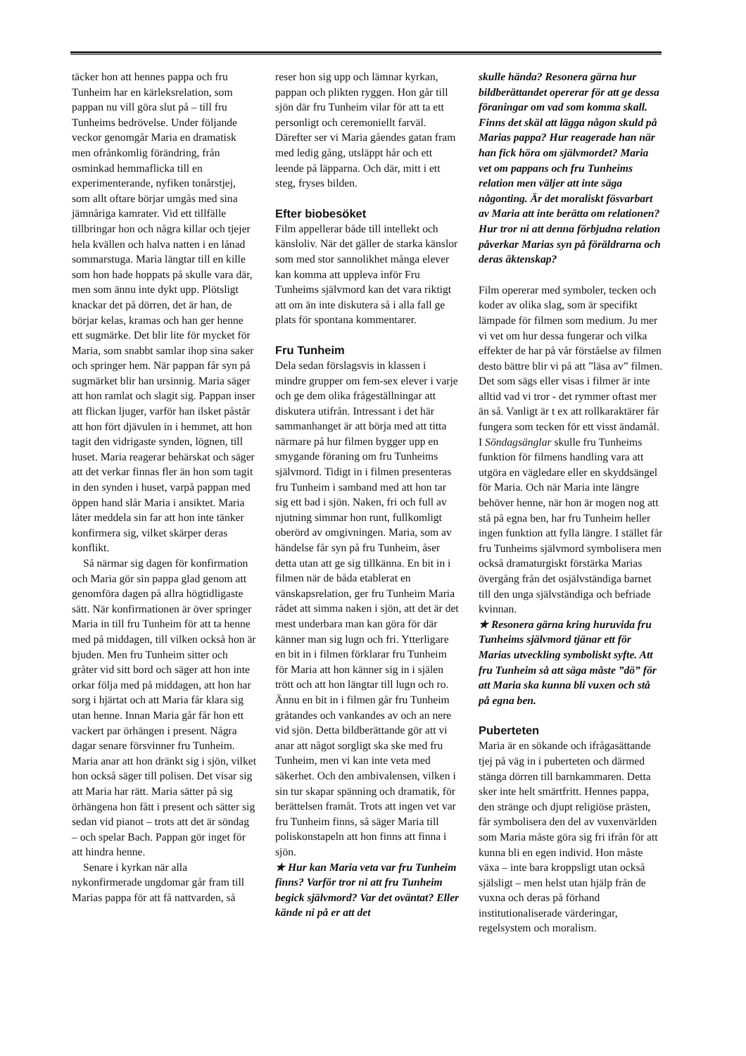täcker hon att hennes pappa och fru Tunheim har en kärleksrelation, som pappan nu vill göra slut på – till fru Tunheims bedrövelse. Under följande veckor genomgår Maria en dramatisk men ofrånkomlig förändring, från osminkad hemmaflicka till en experimenterande, nyfiken tonårstjej, som allt oftare börjar umgås med sina jämnåriga kamrater. Vid ett tillfälle tillbringar hon och några killar och tjejer hela kvällen och halva natten i en lånad sommarstuga. Maria längtar till en kille som hon hade hoppats på skulle vara där, men som ännu inte dykt upp. Plötsligt knackar det på dörren, det är han, de börjar kelas, kramas och han ger henne ett sugmärke. Det blir lite för mycket för Maria, som snabbt samlar ihop sina saker och springer hem. När pappan får syn på sugmärket blir han ursinnig. Maria säger att hon ramlat och slagit sig. Pappan inser att flickan ljuger, varför han ilsket påstår att hon fört djävulen in i hemmet, att hon tagit den vidrigaste synden, lögnen, till huset. Maria reagerar behärskat och säger att det verkar finnas fler än hon som tagit in den synden i huset, varpå pappan med öppen hand slår Maria i ansiktet. Maria låter meddela sin far att hon inte tänker konfirmera sig, vilket skärper deras konflikt.
Så närmar sig dagen för konfirmation och Maria gör sin pappa glad genom att genomföra dagen på allra högtidligaste sätt. När konfirmationen är över springer Maria in till fru Tunheim för att ta henne med på middagen, till vilken också hon är bjuden. Men fru Tunheim sitter och gråter vid sitt bord och säger att hon inte orkar följa med på middagen, att hon har sorg i hjärtat och att Maria får klara sig utan henne. Innan Maria går får hon ett vackert par örhängen i present. Några dagar senare försvinner fru Tunheim. Maria anar att hon dränkt sig i sjön, vilket hon också säger till polisen. Det visar sig att Maria har rätt. Maria sätter på sig örhängena hon fått i present och sätter sig sedan vid pianot – trots att det är söndag – och spelar Bach. Pappan gör inget för att hindra henne.
Senare i kyrkan när alla nykonfirmerade ungdomar går fram till Marias pappa för att få nattvarden, så
reser hon sig upp och lämnar kyrkan, pappan och plikten ryggen. Hon går till sjön där fru Tunheim vilar för att ta ett personligt och ceremoniellt farväl. Därefter ser vi Maria gåendes gatan fram med ledig gång, utsläppt hår och ett leende på läpparna. Och där, mitt i ett steg, fryses bilden.
Efter biobesöket
Film appellerar både till intellekt och känsloliv. När det gäller de starka känslor som med stor sannolikhet många elever kan komma att uppleva inför Fru Tunheims självmord kan det vara riktigt att om än inte diskutera så i alla fall ge plats för spontana kommentarer.
Fru Tunheim
Dela sedan förslagsvis in klassen i mindre grupper om fem-sex elever i varje och ge dem olika frågeställningar att diskutera utifrån. Intressant i det här sammanhanget är att börja med att titta närmare på hur filmen bygger upp en smygande föraning om fru Tunheims självmord. Tidigt in i filmen presenteras fru Tunheim i samband med att hon tar sig ett bad i sjön. Naken, fri och full av njutning simmar hon runt, fullkomligt oberörd av omgivningen. Maria, som av händelse får syn på fru Tunheim, åser detta utan att ge sig tillkänna. En bit in i filmen när de båda etablerat en vänskapsrelation, ger fru Tunheim Maria rådet att simma naken i sjön, att det är det mest underbara man kan göra för där känner man sig lugn och fri. Ytterligare en bit in i filmen förklarar fru Tunheim för Maria att hon känner sig in i själen trött och att hon längtar till lugn och ro. Ännu en bit in i filmen går fru Tunheim gråtandes och vankandes av och an nere vid sjön. Detta bildberättande gör att vi anar att något sorgligt ska ske med fru Tunheim, men vi kan inte veta med säkerhet. Och den ambivalensen, vilken i sin tur skapar spänning och dramatik, för berättelsen framåt. Trots att ingen vet var fru Tunheim finns, så säger Maria till poliskonstapeln att hon finns att finna i sjön.
★ Hur kan Maria veta var fru Tunheim finns? Varför tror ni att fru Tunheim begick självmord? Var det oväntat? Eller kände ni på er att det
skulle hända? Resonera gärna hur bildberättandet opererar för att ge dessa föraningar om vad som komma skall. Finns det skäl att lägga någon skuld på Marias pappa? Hur reagerade han när han fick höra om självmordet? Maria vet om pappans och fru Tunheims relation men väljer att inte säga någonting. Är det moraliskt fösvarbart av Maria att inte berätta om relationen? Hur tror ni att denna förbjudna relation påverkar Marias syn på föräldrarna och deras äktenskap?
Film opererar med symboler, tecken och koder av olika slag, som är specifikt lämpade för filmen som medium. Ju mer vi vet om hur dessa fungerar och vilka effekter de har på vår förståelse av filmen desto bättre blir vi på att ”läsa av” filmen. Det som sägs eller visas i filmer är inte alltid vad vi tror - det rymmer oftast mer än så. Vanligt är t ex att rollkaraktärer får fungera som tecken för ett visst ändamål. I Söndagsänglar skulle fru Tunheims funktion för filmens handling vara att utgöra en vägledare eller en skyddsängel för Maria. Och när Maria inte längre behöver henne, när hon är mogen nog att stå på egna ben, har fru Tunheim heller ingen funktion att fylla längre. I stället får fru Tunheims självmord symbolisera men också dramaturgiskt förstärka Marias övergång från det osjälvständiga barnet till den unga självständiga och befriade kvinnan.
★ Resonera gärna kring huruvida fru Tunheims självmord tjänar ett för Marias utveckling symboliskt syfte. Att fru Tunheim så att säga måste ”dö” för att Maria ska kunna bli vuxen och stå på egna ben.
Puberteten
Maria är en sökande och ifrågasättande tjej på väg in i puberteten och därmed stänga dörren till barnkammaren. Detta sker inte helt smärtfritt. Hennes pappa, den stränge och djupt religiöse prästen, får symbolisera den del av vuxenvärlden som Maria måste göra sig fri ifrån för att kunna bli en egen individ. Hon måste växa – inte bara kroppsligt utan också själsligt – men helst utan hjälp från de vuxna och deras på förhand institutionaliserade värderingar, regelsystem och moralism.